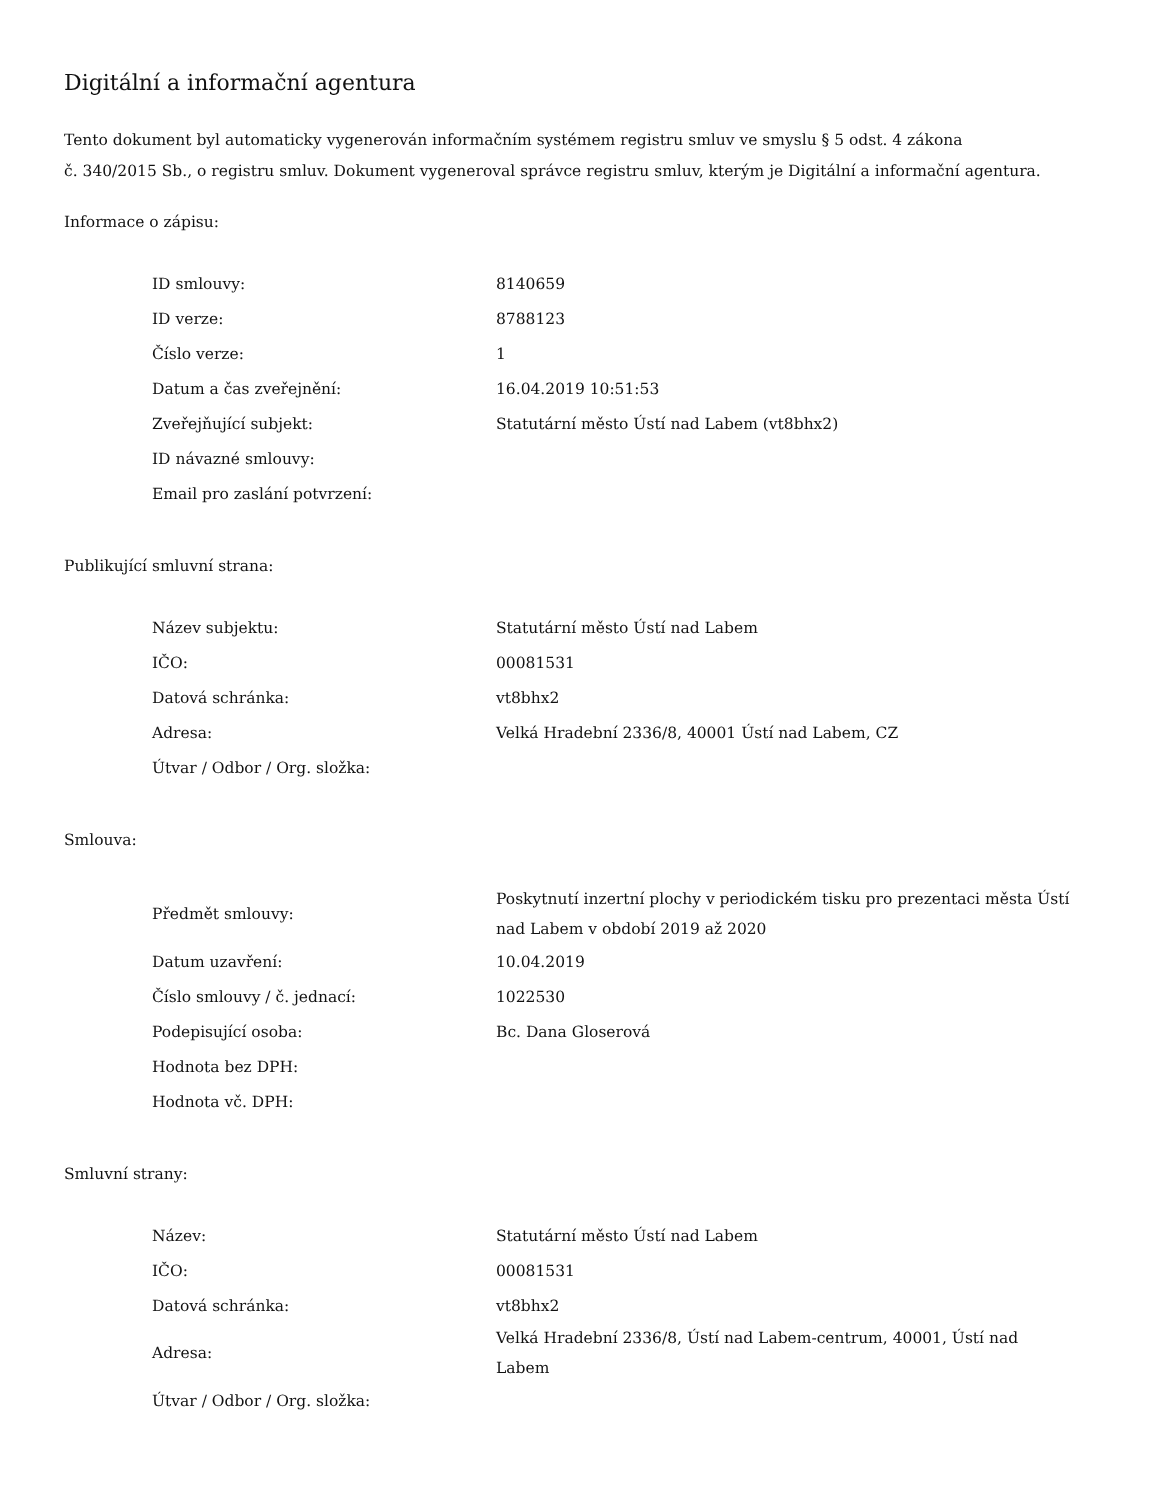Digitální a informační agentura
Tento dokument byl automaticky vygenerován informačním systémem registru smluv ve smyslu § 5 odst. 4 zákona
č. 340/2015 Sb., o registru smluv. Dokument vygeneroval správce registru smluv, kterým je Digitální a informační agentura.
Informace o zápisu:
| ID smlouvy: | 8140659 |
| ID verze: | 8788123 |
| Číslo verze: | 1 |
| Datum a čas zveřejnění: | 16.04.2019 10:51:53 |
| Zveřejňující subjekt: | Statutární město Ústí nad Labem (vt8bhx2) |
| ID návazné smlouvy: | |
| Email pro zaslání potvrzení: | |
Publikující smluvní strana:
| Název subjektu: | Statutární město Ústí nad Labem |
| IČO: | 00081531 |
| Datová schránka: | vt8bhx2 |
| Adresa: | Velká Hradební 2336/8, 40001 Ústí nad Labem, CZ |
| Útvar / Odbor / Org. složka: | |
Smlouva:
| Předmět smlouvy: | Poskytnutí inzertní plochy v periodickém tisku pro prezentaci města Ústí nad Labem v období 2019 až 2020 |
| Datum uzavření: | 10.04.2019 |
| Číslo smlouvy / č. jednací: | 1022530 |
| Podepisující osoba: | Bc. Dana Gloserová |
| Hodnota bez DPH: | |
| Hodnota vč. DPH: | |
Smluvní strany:
| Název: | Statutární město Ústí nad Labem |
| IČO: | 00081531 |
| Datová schránka: | vt8bhx2 |
| Adresa: | Velká Hradební 2336/8, Ústí nad Labem-centrum, 40001, Ústí nad Labem |
| Útvar / Odbor / Org. složka: | |